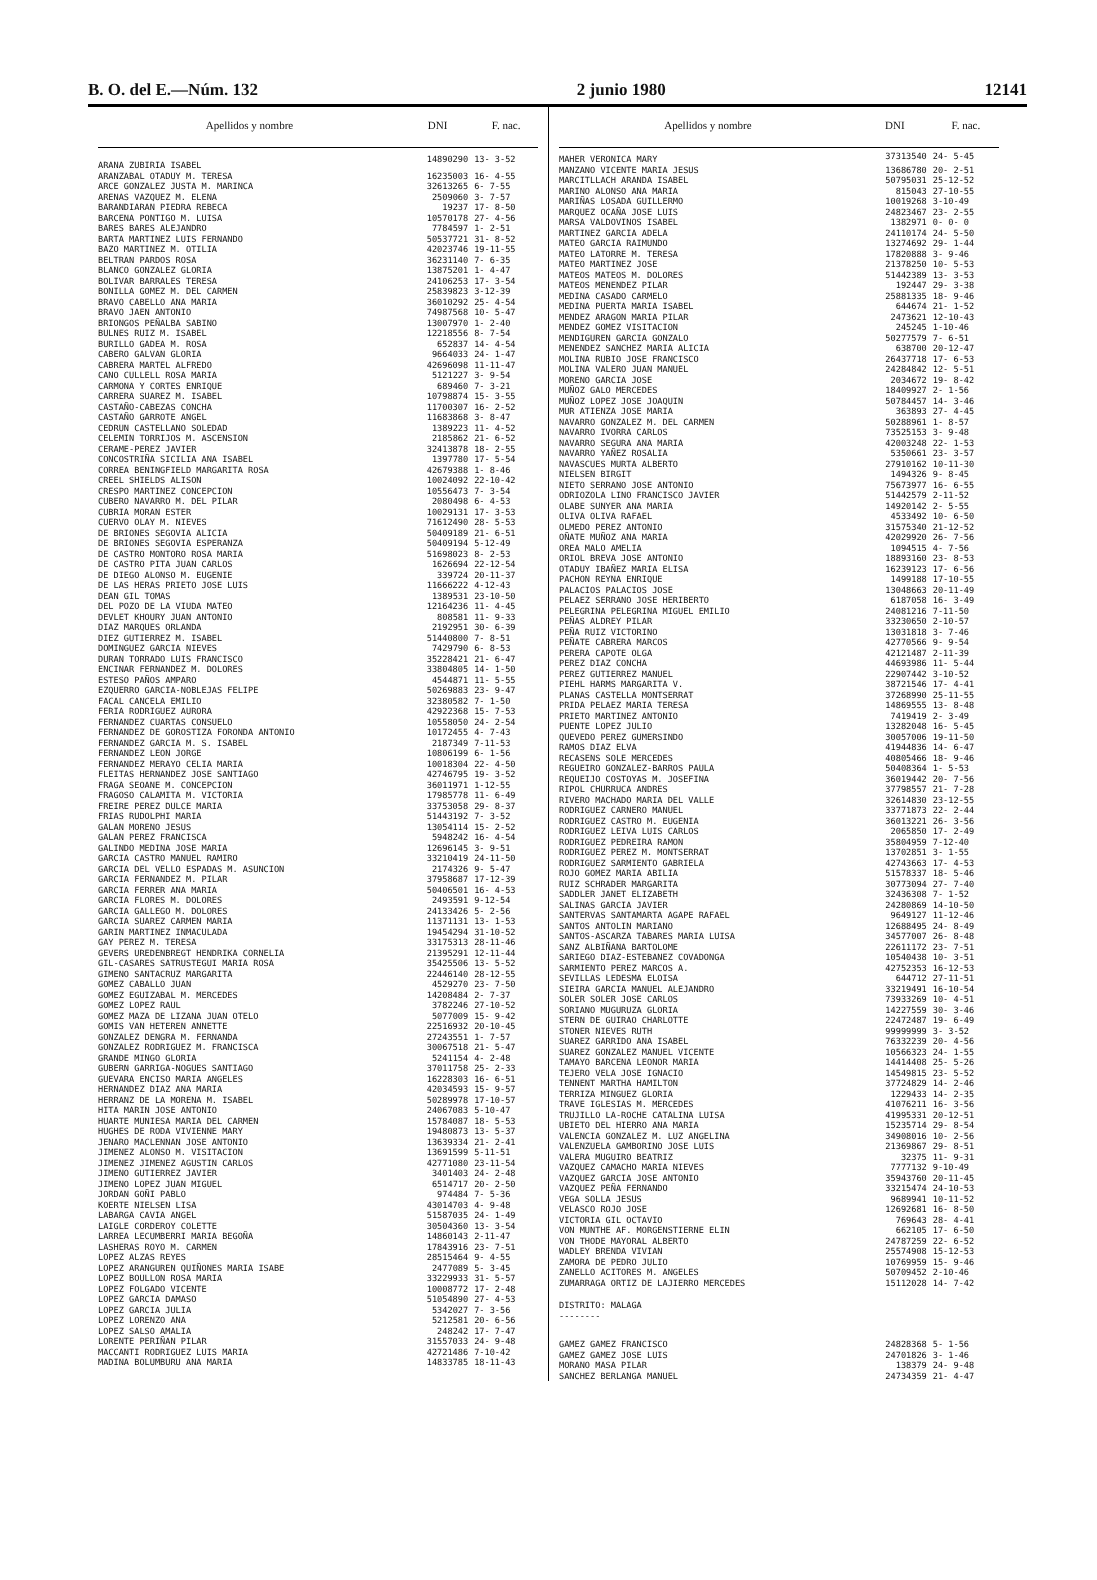B. O. del E.—Núm. 132 2 junio 1980 12141
| Apellidos y nombre | DNI | F. nac. |
| --- | --- | --- |
| ARANA ZUBIRIA ISABEL | 14890290 | 13- 3-52 |
| ARANZABAL OTADUY M. TERESA | 16235003 | 16- 4-55 |
| ARCE GONZALEZ JUSTA M. MARINCA | 32613265 | 6- 7-55 |
| ARENAS VAZQUEZ M. ELENA | 2509060 | 3- 7-57 |
| BARANDIARAN PIEDRA REBECA | 19237 | 17- 8-50 |
| BARCENA PONTIGO M. LUISA | 10570178 | 27- 4-56 |
| BARES BARES ALEJANDRO | 7784597 | 1- 2-51 |
| BARTA MARTINEZ LUIS FERNANDO | 50537721 | 31- 8-52 |
| BAZO MARTINEZ M. OTILIA | 42023746 | 19-11-55 |
| BELTRAN PARDOS ROSA | 36231140 | 7- 6-35 |
| BLANCO GONZALEZ GLORIA | 13875201 | 1- 4-47 |
| BOLIVAR BARRALES TERESA | 24106253 | 17- 3-54 |
| BONILLA GOMEZ M. DEL CARMEN | 25839823 | 3-12-39 |
| BRAVO CABELLO ANA MARIA | 36010292 | 25- 4-54 |
| BRAVO JAEN ANTONIO | 74987568 | 10- 5-47 |
| BRIONGOS PEÑALBA SABINO | 13007970 | 1- 2-40 |
| BULNES RUIZ M. ISABEL | 12218556 | 8- 7-54 |
| BURILLO GADEA M. ROSA | 652837 | 14- 4-54 |
| CABERO GALVAN GLORIA | 9664033 | 24- 1-47 |
| CABRERA MARTEL ALFREDO | 42696098 | 11-11-47 |
| CANO CULLELL ROSA MARIA | 5121227 | 3- 9-54 |
| CARMONA Y CORTES ENRIQUE | 689460 | 7- 3-21 |
| CARRERA SUAREZ M. ISABEL | 10798874 | 15- 3-55 |
| CASTAÑO-CABEZAS CONCHA | 11700307 | 16- 2-52 |
| CASTAÑO GARROTE ANGEL | 11683868 | 3- 8-47 |
| CEDRUN CASTELLANO SOLEDAD | 1389223 | 11- 4-52 |
| CELEMIN TORRIJOS M. ASCENSION | 2185862 | 21- 6-52 |
| CERAME-PEREZ JAVIER | 32413878 | 18- 2-55 |
| CONCOSTRIÑA SICILIA ANA ISABEL | 1397780 | 17- 5-54 |
| CORREA BENINGFIELD MARGARITA ROSA | 42679388 | 1- 8-46 |
| CREEL SHIELDS ALISON | 10024092 | 22-10-42 |
| CRESPO MARTINEZ CONCEPCION | 10556473 | 7- 3-54 |
| CUBERO NAVARRO M. DEL PILAR | 2080498 | 6- 4-53 |
| CUBRIA MORAN ESTER | 10029131 | 17- 3-53 |
| CUERVO OLAY M. NIEVES | 71612490 | 28- 5-53 |
| DE BRIONES SEGOVIA ALICIA | 50409189 | 21- 6-51 |
| DE BRIONES SEGOVIA ESPERANZA | 50409194 | 5-12-49 |
| DE CASTRO MONTORO ROSA MARIA | 51698023 | 8- 2-53 |
| DE CASTRO PITA JUAN CARLOS | 1626694 | 22-12-54 |
| DE DIEGO ALONSO M. EUGENIE | 339724 | 20-11-37 |
| DE LAS HERAS PRIETO JOSE LUIS | 11666222 | 4-12-43 |
| DEAN GIL TOMAS | 1389531 | 23-10-50 |
| DEL POZO DE LA VIUDA MATEO | 12164236 | 11- 4-45 |
| DEVLET KHOURY JUAN ANTONIO | 808581 | 11- 9-33 |
| DIAZ MARQUES ORLANDA | 2192951 | 30- 6-39 |
| DIEZ GUTIERREZ M. ISABEL | 51440800 | 7- 8-51 |
| DOMINGUEZ GARCIA NIEVES | 7429790 | 6- 8-53 |
| DURAN TORRADO LUIS FRANCISCO | 35228421 | 21- 6-47 |
| ENCINAR FERNANDEZ M. DOLORES | 33804805 | 14- 1-50 |
| ESTESO PAÑOS AMPARO | 4544871 | 11- 5-55 |
| EZQUERRO GARCIA-NOBLEJAS FELIPE | 50269883 | 23- 9-47 |
| FACAL CANCELA EMILIO | 32380582 | 7- 1-50 |
| FERIA RODRIGUEZ AURORA | 42922368 | 15- 7-53 |
| FERNANDEZ CUARTAS CONSUELO | 10558050 | 24- 2-54 |
| FERNANDEZ DE GOROSTIZA FORONDA ANTONIO | 10172455 | 4- 7-43 |
| FERNANDEZ GARCIA M. S. ISABEL | 2187349 | 7-11-53 |
| FERNANDEZ LEON JORGE | 10806199 | 6- 1-56 |
| FERNANDEZ MERAYO CELIA MARIA | 10018304 | 22- 4-50 |
| FLEITAS HERNANDEZ JOSE SANTIAGO | 42746795 | 19- 3-52 |
| FRAGA SEOANE M. CONCEPCION | 36011971 | 1-12-55 |
| FRAGOSO CALAMITA M. VICTORIA | 17985778 | 11- 6-49 |
| FREIRE PEREZ DULCE MARIA | 33753058 | 29- 8-37 |
| FRIAS RUDOLPHI MARIA | 51443192 | 7- 3-52 |
| GALAN MORENO JESUS | 13054114 | 15- 2-52 |
| GALAN PEREZ FRANCISCA | 5948242 | 16- 4-54 |
| GALINDO MEDINA JOSE MARIA | 12696145 | 3- 9-51 |
| GARCIA CASTRO MANUEL RAMIRO | 33210419 | 24-11-50 |
| GARCIA DEL VELLO ESPADAS M. ASUNCION | 2174326 | 9- 5-47 |
| GARCIA FERNANDEZ M. PILAR | 37958687 | 17-12-39 |
| GARCIA FERRER ANA MARIA | 50406501 | 16- 4-53 |
| GARCIA FLORES M. DOLORES | 2493591 | 9-12-54 |
| GARCIA GALLEGO M. DOLORES | 24133426 | 5- 2-56 |
| GARCIA SUAREZ CARMEN MARIA | 11371131 | 13- 1-53 |
| GARIN MARTINEZ INMACULADA | 19454294 | 31-10-52 |
| GAY PEREZ M. TERESA | 33175313 | 28-11-46 |
| GEVERS UREDENBREGT HENDRIKA CORNELIA | 21395291 | 12-11-44 |
| GIL-CASARES SATRUSTEGUI MARIA ROSA | 35425506 | 13- 5-52 |
| GIMENO SANTACRUZ MARGARITA | 22446140 | 28-12-55 |
| GOMEZ CABALLO JUAN | 4529270 | 23- 7-50 |
| GOMEZ EGUIZABAL M. MERCEDES | 14208484 | 2- 7-37 |
| GOMEZ LOPEZ RAUL | 3782246 | 27-10-52 |
| GOMEZ MAZA DE LIZANA JUAN OTELO | 5077009 | 15- 9-42 |
| GOMIS VAN HETEREN ANNETTE | 22516932 | 20-10-45 |
| GONZALEZ DENGRA M. FERNANDA | 27243551 | 1- 7-57 |
| GONZALEZ RODRIGUEZ M. FRANCISCA | 30067518 | 21- 5-47 |
| GRANDE MINGO GLORIA | 5241154 | 4- 2-48 |
| GUBERN GARRIGA-NOGUES SANTIAGO | 37011758 | 25- 2-33 |
| GUEVARA ENCISO MARIA ANGELES | 16228303 | 16- 6-51 |
| HERNANDEZ DIAZ ANA MARIA | 42034593 | 15- 9-57 |
| HERRANZ DE LA MORENA M. ISABEL | 50289978 | 17-10-57 |
| HITA MARIN JOSE ANTONIO | 24067083 | 5-10-47 |
| HUARTE MUNIESA MARIA DEL CARMEN | 15784087 | 18- 5-53 |
| HUGHES DE RODA VIVIENNE MARY | 19480873 | 13- 5-37 |
| JENARO MACLENNAN JOSE ANTONIO | 13639334 | 21- 2-41 |
| JIMENEZ ALONSO M. VISITACION | 13691599 | 5-11-51 |
| JIMENEZ JIMENEZ AGUSTIN CARLOS | 42771080 | 23-11-54 |
| JIMENO GUTIERREZ JAVIER | 3401403 | 24- 2-48 |
| JIMENO LOPEZ JUAN MIGUEL | 6514717 | 20- 2-50 |
| JORDAN GOÑI PABLO | 974484 | 7- 5-36 |
| KOERTE NIELSEN LISA | 43014703 | 4- 9-48 |
| LABARGA CAVIA ANGEL | 51587035 | 24- 1-49 |
| LAIGLE CORDEROY COLETTE | 30504360 | 13- 3-54 |
| LARREA LECUMBERRI MARIA BEGOÑA | 14860143 | 2-11-47 |
| LASHERAS ROYO M. CARMEN | 17843916 | 23- 7-51 |
| LOPEZ ALZAS REYES | 28515464 | 9- 4-55 |
| LOPEZ ARANGUREN QUIÑONES MARIA ISABE | 2477089 | 5- 3-45 |
| LOPEZ BOULLON ROSA MARIA | 33229933 | 31- 5-57 |
| LOPEZ FOLGADO VICENTE | 10008772 | 17- 2-48 |
| LOPEZ GARCIA DAMASO | 51054890 | 27- 4-53 |
| LOPEZ GARCIA JULIA | 5342027 | 7- 3-56 |
| LOPEZ LORENZO ANA | 5212581 | 20- 6-56 |
| LOPEZ SALSO AMALIA | 248242 | 17- 7-47 |
| LORENTE PERIÑAN PILAR | 31557033 | 24- 9-48 |
| MACCANTI RODRIGUEZ LUIS MARIA | 42721486 | 7-10-42 |
| MADINA BOLUMBURU ANA MARIA | 14833785 | 18-11-43 |
| Apellidos y nombre | DNI | F. nac. |
| --- | --- | --- |
| MAHER VERONICA MARY | 37313540 | 24- 5-45 |
| MANZANO VICENTE MARIA JESUS | 13686780 | 20- 2-51 |
| MARCITLLACH ARANDA ISABEL | 50795031 | 25-12-52 |
| MARINO ALONSO ANA MARIA | 815043 | 27-10-55 |
| MARIÑAS LOSADA GUILLERMO | 10019268 | 3-10-49 |
| MARQUEZ OCAÑA JOSE LUIS | 24823467 | 23- 2-55 |
| MARSA VALDOVINOS ISABEL | 1382971 | 0- 0- 0 |
| MARTINEZ GARCIA ADELA | 24110174 | 24- 5-50 |
| MATEO GARCIA RAIMUNDO | 13274692 | 29- 1-44 |
| MATEO LATORRE M. TERESA | 17820888 | 3- 9-46 |
| MATEO MARTINEZ JOSE | 21378250 | 10- 5-53 |
| MATEOS MATEOS M. DOLORES | 51442389 | 13- 3-53 |
| MATEOS MENENDEZ PILAR | 192447 | 29- 3-38 |
| MEDINA CASADO CARMELO | 25881335 | 18- 9-46 |
| MEDINA PUERTA MARIA ISABEL | 644674 | 21- 1-52 |
| MENDEZ ARAGON MARIA PILAR | 2473621 | 12-10-43 |
| MENDEZ GOMEZ VISITACION | 245245 | 1-10-46 |
| MENDIGUREN GARCIA GONZALO | 50277579 | 7- 6-51 |
| MENENDEZ SANCHEZ MARIA ALICIA | 638700 | 20-12-47 |
| MOLINA RUBIO JOSE FRANCISCO | 26437718 | 17- 6-53 |
| MOLINA VALERO JUAN MANUEL | 24284842 | 12- 5-51 |
| MORENO GARCIA JOSE | 2034672 | 19- 8-42 |
| MUÑOZ GALO MERCEDES | 18409927 | 2- 1-56 |
| MUÑOZ LOPEZ JOSE JOAQUIN | 50784457 | 14- 3-46 |
| MUR ATIENZA JOSE MARIA | 363893 | 27- 4-45 |
| NAVARRO GONZALEZ M. DEL CARMEN | 50288961 | 1- 8-57 |
| NAVARRO IVORRA CARLOS | 73525153 | 3- 9-48 |
| NAVARRO SEGURA ANA MARIA | 42003248 | 22- 1-53 |
| NAVARRO YAÑEZ ROSALIA | 5350661 | 23- 3-57 |
| NAVASCUES MURTA ALBERTO | 27910162 | 10-11-30 |
| NIELSEN BIRGIT | 1494326 | 9- 8-45 |
| NIETO SERRANO JOSE ANTONIO | 75673977 | 16- 6-55 |
| ODRIOZOLA LINO FRANCISCO JAVIER | 51442579 | 2-11-52 |
| OLABE SUNYER ANA MARIA | 14920142 | 2- 5-55 |
| OLIVA OLIVA RAFAEL | 4533492 | 10- 6-50 |
| OLMEDO PEREZ ANTONIO | 31575340 | 21-12-52 |
| OÑATE MUÑOZ ANA MARIA | 42029920 | 26- 7-56 |
| OREA MALO AMELIA | 1094515 | 4- 7-56 |
| ORIOL BREVA JOSE ANTONIO | 18893160 | 23- 8-53 |
| OTADUY IBAÑEZ MARIA ELISA | 16239123 | 17- 6-56 |
| PACHON REYNA ENRIQUE | 1499188 | 17-10-55 |
| PALACIOS PALACIOS JOSE | 13048663 | 20-11-49 |
| PELAEZ SERRANO JOSE HERIBERTO | 6187058 | 16- 3-49 |
| PELEGRINA PELEGRINA MIGUEL EMILIO | 24081216 | 7-11-50 |
| PEÑAS ALDREY PILAR | 33230650 | 2-10-57 |
| PEÑA RUIZ VICTORINO | 13031818 | 3- 7-46 |
| PEÑATE CABRERA MARCOS | 42770566 | 9- 9-54 |
| PERERA CAPOTE OLGA | 42121487 | 2-11-39 |
| PEREZ DIAZ CONCHA | 44693986 | 11- 5-44 |
| PEREZ GUTIERREZ MANUEL | 22907442 | 3-10-52 |
| PIEHL HARMS MARGARITA V. | 38721546 | 17- 4-41 |
| PLANAS CASTELLA MONTSERRAT | 37268990 | 25-11-55 |
| PRIDA PELAEZ MARIA TERESA | 14869555 | 13- 8-48 |
| PRIETO MARTINEZ ANTONIO | 7419419 | 2- 3-49 |
| PUENTE LOPEZ JULIO | 13282048 | 16- 5-45 |
| QUEVEDO PEREZ GUMERSINDO | 30057006 | 19-11-50 |
| RAMOS DIAZ ELVA | 41944836 | 14- 6-47 |
| RECASENS SOLE MERCEDES | 40805466 | 18- 9-46 |
| REGUEIRO GONZALEZ-BARROS PAULA | 50408364 | 1- 5-53 |
| REQUEIJO COSTOYAS M. JOSEFINA | 36019442 | 20- 7-56 |
| RIPOL CHURRUCA ANDRES | 37798557 | 21- 7-28 |
| RIVERO MACHADO MARIA DEL VALLE | 32614830 | 23-12-55 |
| RODRIGUEZ CARNERO MANUEL | 33771873 | 22- 2-44 |
| RODRIGUEZ CASTRO M. EUGENIA | 36013221 | 26- 3-56 |
| RODRIGUEZ LEIVA LUIS CARLOS | 2065850 | 17- 2-49 |
| RODRIGUEZ PEDREIRA RAMON | 35804959 | 7-12-40 |
| RODRIGUEZ PEREZ M. MONTSERRAT | 13702851 | 3- 1-55 |
| RODRIGUEZ SARMIENTO GABRIELA | 42743663 | 17- 4-53 |
| ROJO GOMEZ MARIA ABILIA | 51578337 | 18- 5-46 |
| RUIZ SCHRADER MARGARITA | 30773094 | 27- 7-40 |
| SADDLER JANET ELIZABETH | 32436308 | 7- 1-52 |
| SALINAS GARCIA JAVIER | 24280869 | 14-10-50 |
| SANTERVAS SANTAMARTA AGAPE RAFAEL | 9649127 | 11-12-46 |
| SANTOS ANTOLIN MARIANO | 12688495 | 24- 8-49 |
| SANTOS-ASCARZA TABARES MARIA LUISA | 34577007 | 26- 8-48 |
| SANZ ALBIÑANA BARTOLOME | 22611172 | 23- 7-51 |
| SARIEGO DIAZ-ESTEBANEZ COVADONGA | 10540438 | 10- 3-51 |
| SARMIENTO PEREZ MARCOS A. | 42752353 | 16-12-53 |
| SEVILLAS LEDESMA ELOISA | 644712 | 27-11-51 |
| SIEIRA GARCIA MANUEL ALEJANDRO | 33219491 | 16-10-54 |
| SOLER SOLER JOSE CARLOS | 73933269 | 10- 4-51 |
| SORIANO MUGURUZA GLORIA | 14227559 | 30- 3-46 |
| STERN DE GUIRAO CHARLOTTE | 22472487 | 19- 6-49 |
| STONER NIEVES RUTH | 99999999 | 3- 3-52 |
| SUAREZ GARRIDO ANA ISABEL | 76332239 | 20- 4-56 |
| SUAREZ GONZALEZ MANUEL VICENTE | 10566323 | 24- 1-55 |
| TAMAYO BARCENA LEONOR MARIA | 14414408 | 25- 5-26 |
| TEJERO VELA JOSE IGNACIO | 14549815 | 23- 5-52 |
| TENNENT MARTHA HAMILTON | 37724829 | 14- 2-46 |
| TERRIZA MINGUEZ GLORIA | 1229433 | 14- 2-35 |
| TRAVE IGLESIAS M. MERCEDES | 41076211 | 16- 3-56 |
| TRUJILLO LA-ROCHE CATALINA LUISA | 41995331 | 20-12-51 |
| UBIETO DEL HIERRO ANA MARIA | 15235714 | 29- 8-54 |
| VALENCIA GONZALEZ M. LUZ ANGELINA | 34908016 | 10- 2-56 |
| VALENZUELA GAMBORINO JOSE LUIS | 21369867 | 29- 8-51 |
| VALERA MUGUIRO BEATRIZ | 32375 | 11- 9-31 |
| VAZQUEZ CAMACHO MARIA NIEVES | 7777132 | 9-10-49 |
| VAZQUEZ GARCIA JOSE ANTONIO | 35943760 | 20-11-45 |
| VAZQUEZ PEÑA FERNANDO | 33215474 | 24-10-53 |
| VEGA SOLLA JESUS | 9689941 | 10-11-52 |
| VELASCO ROJO JOSE | 12692681 | 16- 8-50 |
| VICTORIA GIL OCTAVIO | 769643 | 28- 4-41 |
| VON MUNTHE AF. MORGENSTIERNE ELIN | 662105 | 17- 6-50 |
| VON THODE MAYORAL ALBERTO | 24787259 | 22- 6-52 |
| WADLEY BRENDA VIVIAN | 25574908 | 15-12-53 |
| ZAMORA DE PEDRO JULIO | 10769959 | 15- 9-46 |
| ZANELLO ACITORES M. ANGELES | 50709452 | 2-10-46 |
| ZUMARRAGA ORTIZ DE LAJIERRO MERCEDES | 15112028 | 14- 7-42 |
| DISTRITO: MALAGA | | |
| -------- | | |
| GAMEZ GAMEZ FRANCISCO | 24828368 | 5- 1-56 |
| GAMEZ GAMEZ JOSE LUIS | 24701826 | 3- 1-46 |
| MORANO MASA PILAR | 138379 | 24- 9-48 |
| SANCHEZ BERLANGA MANUEL | 24734359 | 21- 4-47 |